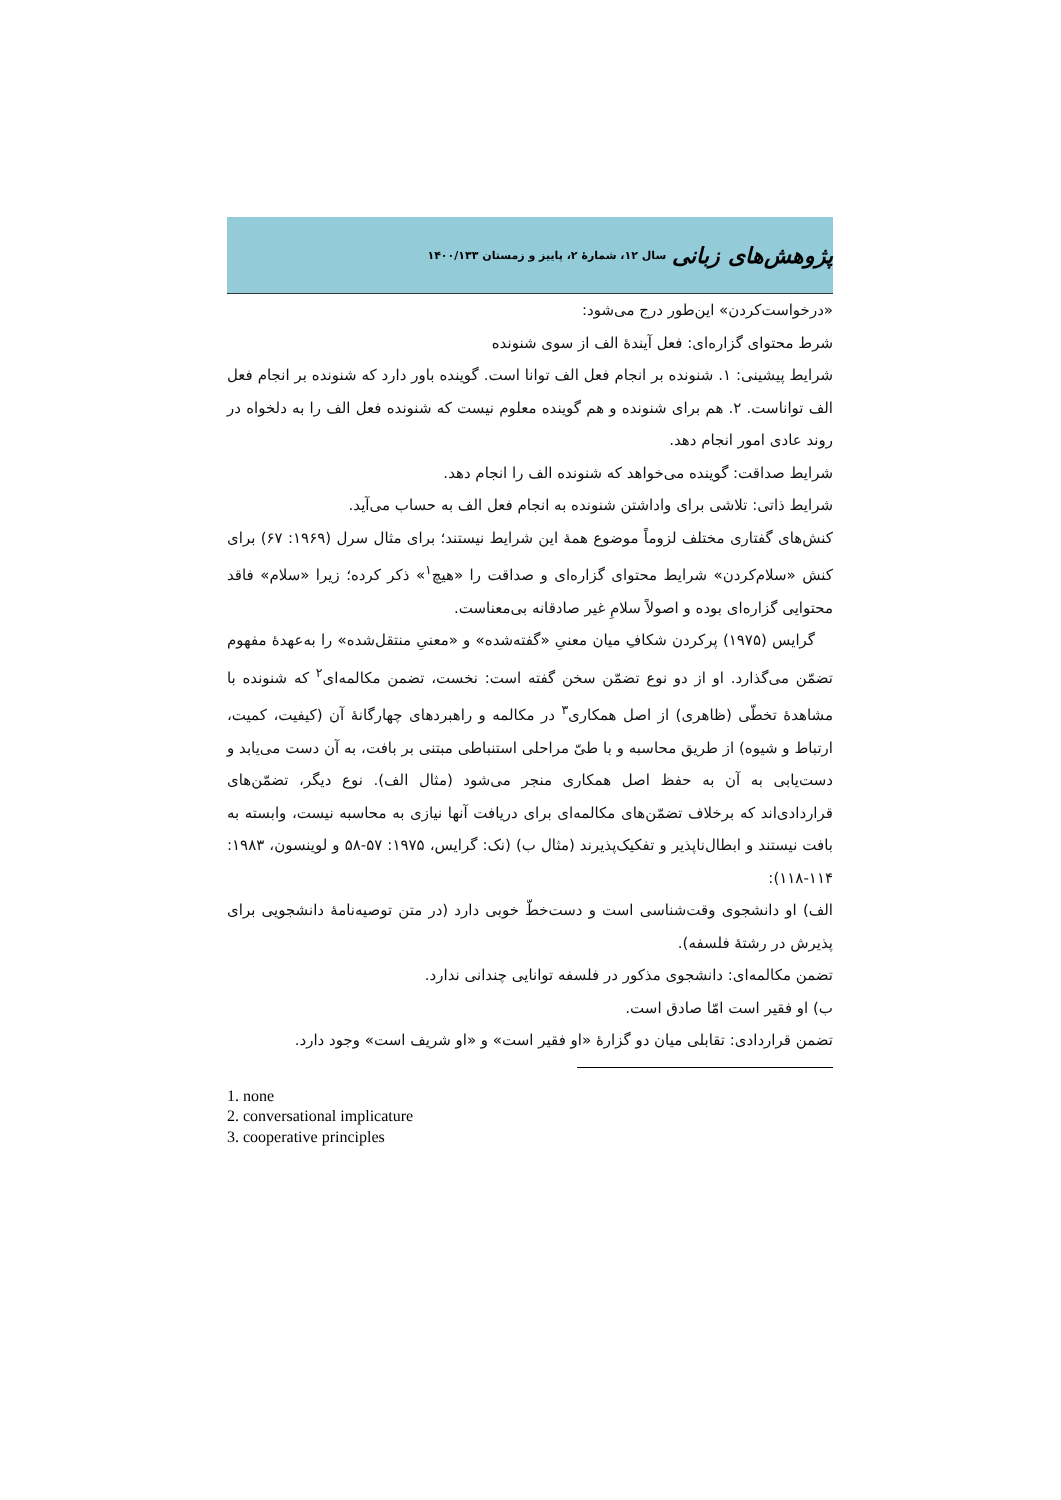پژوهش‌های زبانی سال ۱۲، شمارهٔ ۲، پاییز و زمستان ۱۴۰۰/۱۳۳
«درخواست‌کردن» این‌طور درج می‌شود:
شرط محتوای گزاره‌ای: فعل آیندهٔ الف از سوی شنونده
شرایط پیشینی: ۱. شنونده بر انجام فعل الف توانا است. گوینده باور دارد که شنونده بر انجام فعل الف تواناست. ۲. هم برای شنونده و هم گوینده معلوم نیست که شنونده فعل الف را به دلخواه در روند عادی امور انجام دهد.
شرایط صداقت: گوینده می‌خواهد که شنونده الف را انجام دهد.
شرایط ذاتی: تلاشی برای واداشتن شنونده به انجام فعل الف به حساب می‌آید.
کنش‌های گفتاری مختلف لزوماً موضوع همهٔ این شرایط نیستند؛ برای مثال سرل (۱۹۶۹: ۶۷) برای کنش «سلام‌کردن» شرایط محتوای گزاره‌ای و صداقت را «هیچ<sup>۱</sup>» ذکر کرده؛ زیرا «سلام» فاقد محتوایی گزاره‌ای بوده و اصولاً سلامِ غیر صادقانه بی‌معناست.
گرایس (۱۹۷۵) پرکردن شکافِ میان معنیِ «گفته‌شده» و «معنیِ منتقل‌شده» را به‌عهدهٔ مفهوم تضمّن می‌گذارد. او از دو نوع تضمّن سخن گفته است: نخست، تضمن مکالمه‌ای<sup>۲</sup> که شنونده با مشاهدهٔ تخطّی (ظاهری) از اصل همکاری<sup>۳</sup> در مکالمه و راهبردهای چهارگانهٔ آن (کیفیت، کمیت، ارتباط و شیوه) از طریق محاسبه و با طیّ مراحلی استنباطی مبتنی بر بافت، به آن دست می‌یابد و دست‌یابی به آن به حفظ اصل همکاری منجر می‌شود (مثال الف). نوع دیگر، تضمّن‌های قراردادی‌اند که برخلاف تضمّن‌های مکالمه‌ای برای دریافت آنها نیازی به محاسبه نیست، وابسته به بافت نیستند و ابطال‌ناپذیر و تفکیک‌پذیرند (مثال ب) (نک: گرایس، ۱۹۷۵: ۵۷-۵۸ و لوینسون، ۱۹۸۳: ۱۱۴-۱۱۸):
الف) او دانشجوی وقت‌شناسی است و دست‌خطّ خوبی دارد (در متن توصیه‌نامهٔ دانشجویی برای پذیرش در رشتهٔ فلسفه).
تضمن مکالمه‌ای: دانشجوی مذکور در فلسفه توانایی چندانی ندارد.
ب) او فقیر است امّا صادق است.
تضمن قراردادی: تقابلی میان دو گزارهٔ «او فقیر است» و «او شریف است» وجود دارد.
1. none
2. conversational implicature
3. cooperative principles